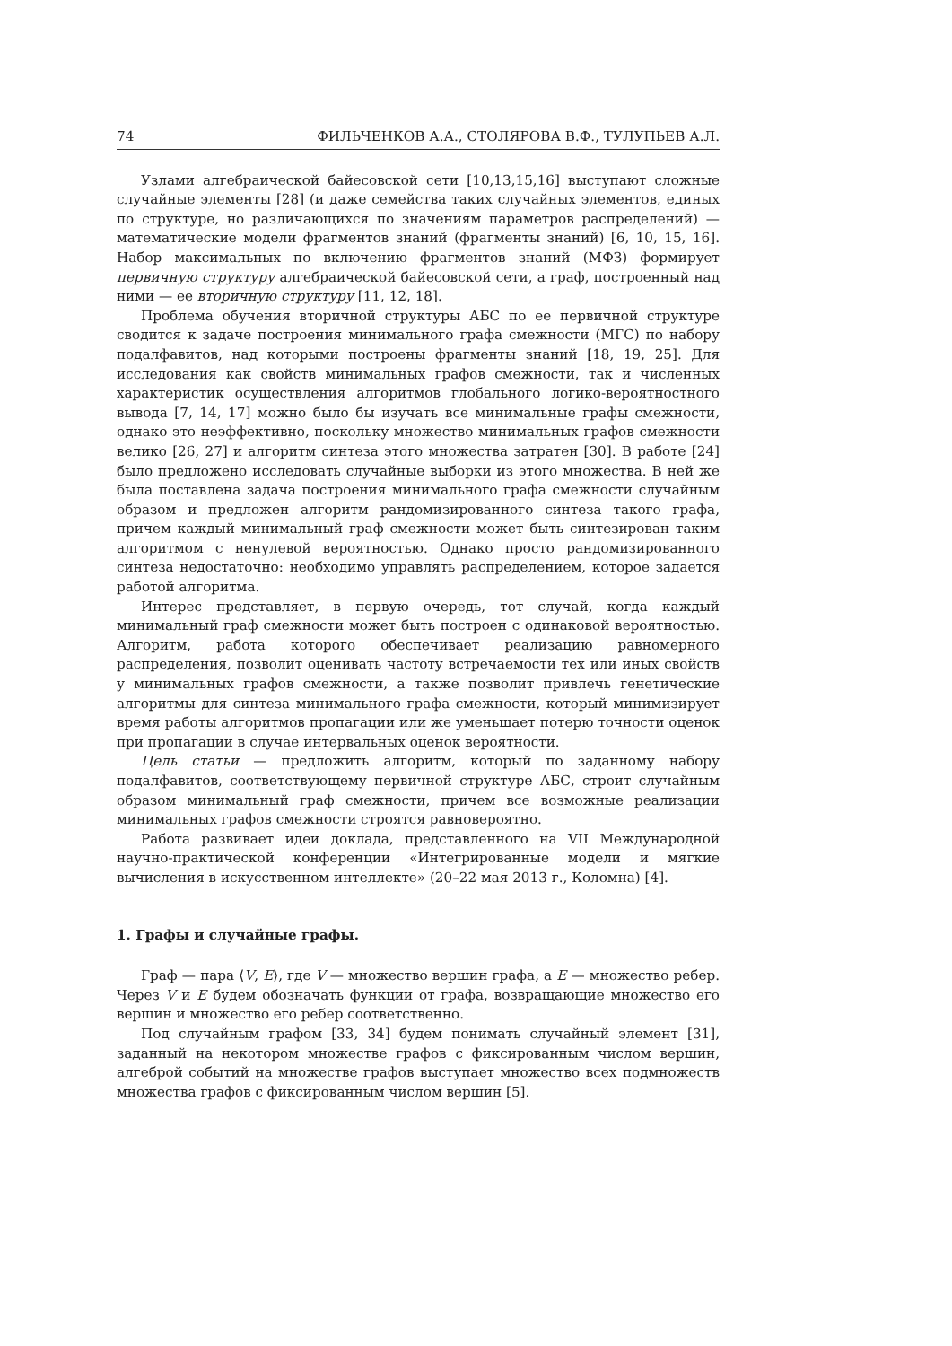74 ФИЛЬЧЕНКОВ А.А., СТОЛЯРОВА В.Ф., ТУЛУПЬЕВ А.Л.
Узлами алгебраической байесовской сети [10,13,15,16] выступают сложные случайные элементы [28] (и даже семейства таких случайных элементов, единых по структуре, но различающихся по значениям параметров распределений) — математические модели фрагментов знаний (фрагменты знаний) [6, 10, 15, 16]. Набор максимальных по включению фрагментов знаний (МФЗ) формирует первичную структуру алгебраической байесовской сети, а граф, построенный над ними — ее вторичную структуру [11, 12, 18].
Проблема обучения вторичной структуры АБС по ее первичной структуре сводится к задаче построения минимального графа смежности (МГС) по набору подалфавитов, над которыми построены фрагменты знаний [18, 19, 25]. Для исследования как свойств минимальных графов смежности, так и численных характеристик осуществления алгоритмов глобального логико-вероятностного вывода [7, 14, 17] можно было бы изучать все минимальные графы смежности, однако это неэффективно, поскольку множество минимальных графов смежности велико [26, 27] и алгоритм синтеза этого множества затратен [30]. В работе [24] было предложено исследовать случайные выборки из этого множества. В ней же была поставлена задача построения минимального графа смежности случайным образом и предложен алгоритм рандомизированного синтеза такого графа, причем каждый минимальный граф смежности может быть синтезирован таким алгоритмом с ненулевой вероятностью. Однако просто рандомизированного синтеза недостаточно: необходимо управлять распределением, которое задается работой алгоритма.
Интерес представляет, в первую очередь, тот случай, когда каждый минимальный граф смежности может быть построен с одинаковой вероятностью. Алгоритм, работа которого обеспечивает реализацию равномерного распределения, позволит оценивать частоту встречаемости тех или иных свойств у минимальных графов смежности, а также позволит привлечь генетические алгоритмы для синтеза минимального графа смежности, который минимизирует время работы алгоритмов пропагации или же уменьшает потерю точности оценок при пропагации в случае интервальных оценок вероятности.
Цель статьи — предложить алгоритм, который по заданному набору подалфавитов, соответствующему первичной структуре АБС, строит случайным образом минимальный граф смежности, причем все возможные реализации минимальных графов смежности строятся равновероятно.
Работа развивает идеи доклада, представленного на VII Международной научно-практической конференции «Интегрированные модели и мягкие вычисления в искусственном интеллекте» (20–22 мая 2013 г., Коломна) [4].
1. Графы и случайные графы.
Граф — пара ⟨V, E⟩, где V — множество вершин графа, а E — множество ребер. Через V и E будем обозначать функции от графа, возвращающие множество его вершин и множество его ребер соответственно.
Под случайным графом [33, 34] будем понимать случайный элемент [31], заданный на некотором множестве графов с фиксированным числом вершин, алгеброй событий на множестве графов выступает множество всех подмножеств множества графов с фиксированным числом вершин [5].